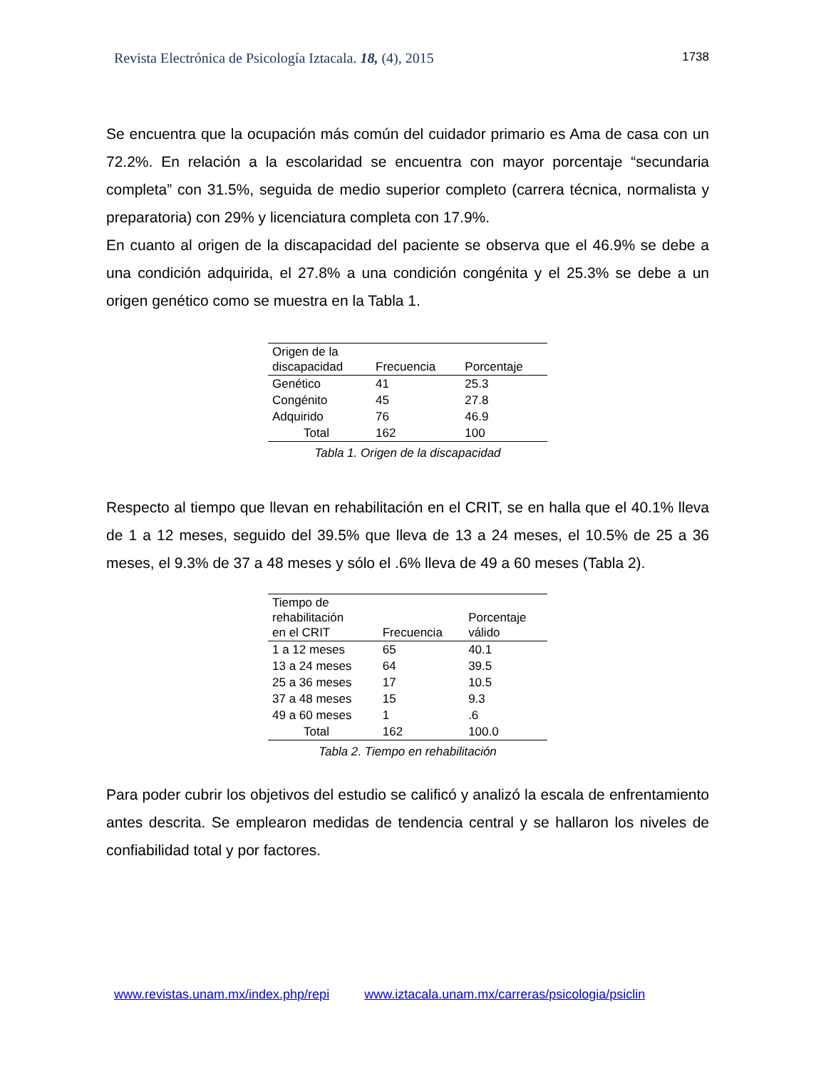Revista Electrónica de Psicología Iztacala. 18, (4), 2015 1738
Se encuentra que la ocupación más común del cuidador primario es Ama de casa con un 72.2%. En relación a la escolaridad se encuentra con mayor porcentaje “secundaria completa” con 31.5%, seguida de medio superior completo (carrera técnica, normalista y preparatoria) con 29% y licenciatura completa con 17.9%.
En cuanto al origen de la discapacidad del paciente se observa que el 46.9% se debe a una condición adquirida, el 27.8% a una condición congénita y el 25.3% se debe a un origen genético como se muestra en la Tabla 1.
| Origen de la discapacidad | Frecuencia | Porcentaje |
| --- | --- | --- |
| Genético | 41 | 25.3 |
| Congénito | 45 | 27.8 |
| Adquirido | 76 | 46.9 |
| Total | 162 | 100 |
Tabla 1. Origen de la discapacidad
Respecto al tiempo que llevan en rehabilitación en el CRIT, se en halla que el 40.1% lleva de 1 a 12 meses, seguido del 39.5% que lleva de 13 a 24 meses, el 10.5% de 25 a 36 meses, el 9.3% de 37 a 48 meses y sólo el .6% lleva de 49 a 60 meses (Tabla 2).
| Tiempo de rehabilitación en el CRIT | Frecuencia | Porcentaje válido |
| --- | --- | --- |
| 1 a 12 meses | 65 | 40.1 |
| 13 a 24 meses | 64 | 39.5 |
| 25 a 36 meses | 17 | 10.5 |
| 37 a 48 meses | 15 | 9.3 |
| 49 a 60 meses | 1 | .6 |
| Total | 162 | 100.0 |
Tabla 2. Tiempo en rehabilitación
Para poder cubrir los objetivos del estudio se calificó y analizó la escala de enfrentamiento antes descrita. Se emplearon medidas de tendencia central y se hallaron los niveles de confiabilidad total y por factores.
www.revistas.unam.mx/index.php/repi www.iztacala.unam.mx/carreras/psicologia/psiclin